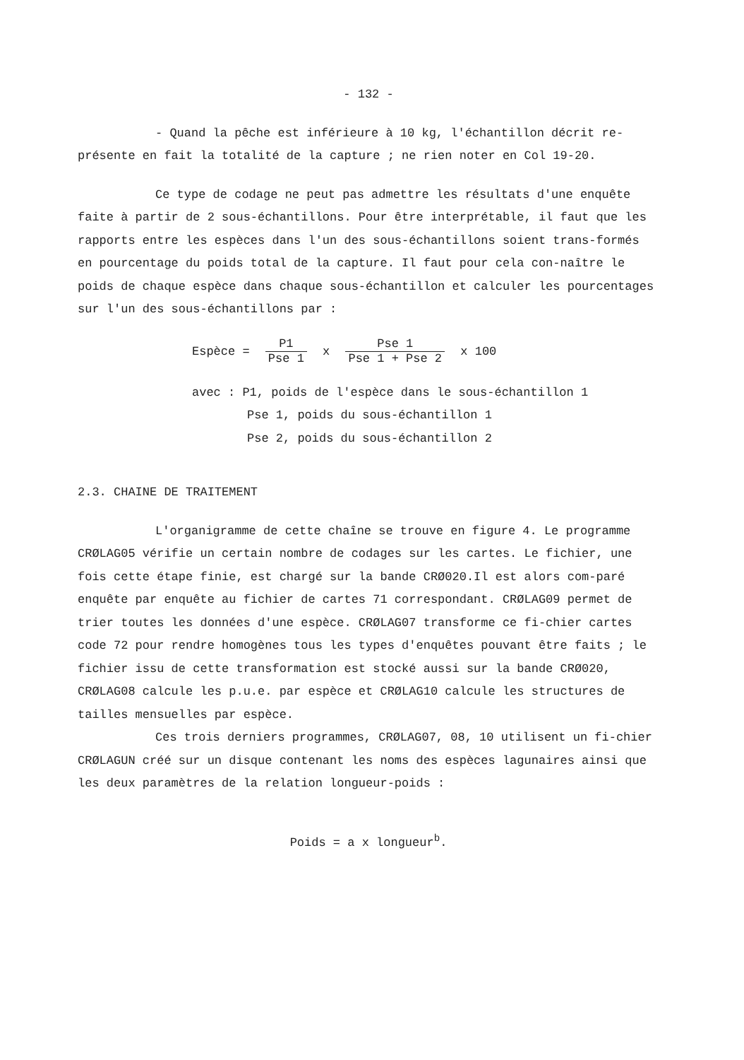- 132 -
- Quand la pêche est inférieure à 10 kg, l'échantillon décrit re-présente en fait la totalité de la capture ; ne rien noter en Col 19-20.
Ce type de codage ne peut pas admettre les résultats d'une enquête faite à partir de 2 sous-échantillons. Pour être interprétable, il faut que les rapports entre les espèces dans l'un des sous-échantillons soient trans-formés en pourcentage du poids total de la capture. Il faut pour cela con-naître le poids de chaque espèce dans chaque sous-échantillon et calculer les pourcentages sur l'un des sous-échantillons par :
Espèce = P1 Pse 1 x Pse 1 Pse 1 + Pse 2 x 100
avec : P1, poids de l'espèce dans le sous-échantillon 1
Pse 1, poids du sous-échantillon 1
Pse 2, poids du sous-échantillon 2
2.3. CHAINE DE TRAITEMENT
L'organigramme de cette chaîne se trouve en figure 4. Le programme CRØLAG05 vérifie un certain nombre de codages sur les cartes. Le fichier, une fois cette étape finie, est chargé sur la bande CRØ020.Il est alors com-paré enquête par enquête au fichier de cartes 71 correspondant. CRØLAG09 permet de trier toutes les données d'une espèce. CRØLAG07 transforme ce fi-chier cartes code 72 pour rendre homogènes tous les types d'enquêtes pouvant être faits ; le fichier issu de cette transformation est stocké aussi sur la bande CRØ020, CRØLAG08 calcule les p.u.e. par espèce et CRØLAG10 calcule les structures de tailles mensuelles par espèce.
Ces trois derniers programmes, CRØLAG07, 08, 10 utilisent un fi-chier CRØLAGUN créé sur un disque contenant les noms des espèces lagunaires ainsi que les deux paramètres de la relation longueur-poids :
Poids = a x longueur<sup>b</sup>.